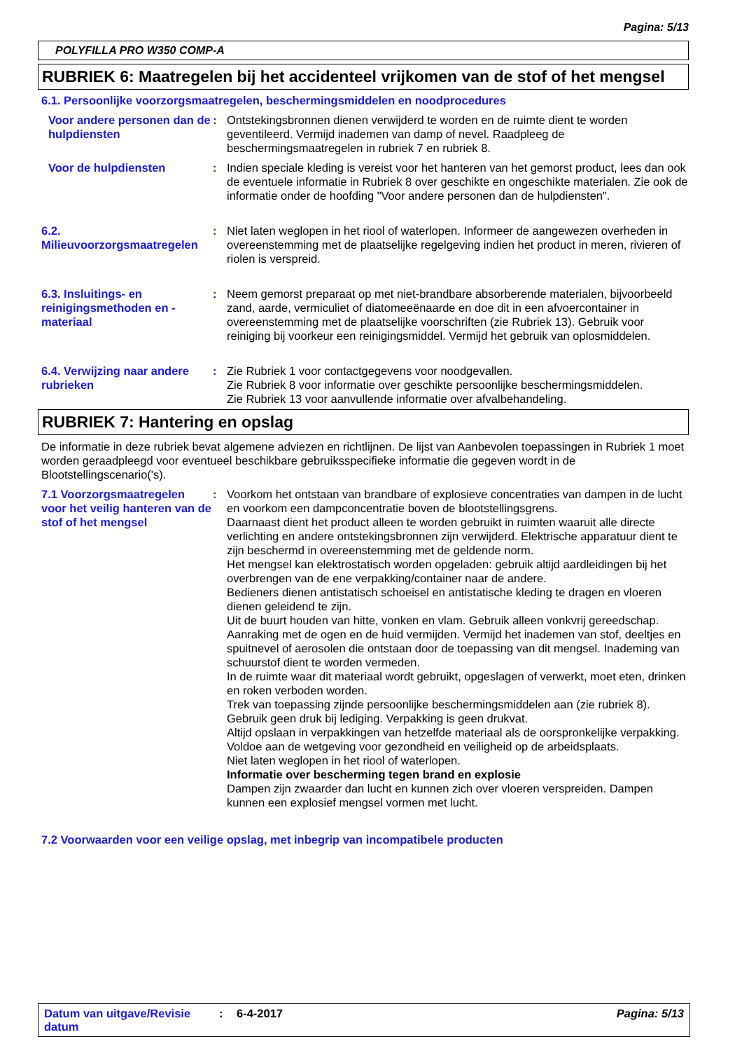Pagina: 5/13
POLYFILLA PRO W350 COMP-A
RUBRIEK 6: Maatregelen bij het accidenteel vrijkomen van de stof of het mengsel
6.1. Persoonlijke voorzorgsmaatregelen, beschermingsmiddelen en noodprocedures
Voor andere personen dan de hulpdiensten
: Ontstekingsbronnen dienen verwijderd te worden en de ruimte dient te worden geventileerd. Vermijd inademen van damp of nevel. Raadpleeg de beschermingsmaatregelen in rubriek 7 en rubriek 8.
Voor de hulpdiensten : Indien speciale kleding is vereist voor het hanteren van het gemorst product, lees dan ook de eventuele informatie in Rubriek 8 over geschikte en ongeschikte materialen. Zie ook de informatie onder de hoofding "Voor andere personen dan de hulpdiensten".
6.2. Milieuvoorzorgsmaatregelen
: Niet laten weglopen in het riool of waterlopen. Informeer de aangewezen overheden in overeenstemming met de plaatselijke regelgeving indien het product in meren, rivieren of riolen is verspreid.
6.3. Insluitings- en reinigingsmethoden en -materiaal
: Neem gemorst preparaat op met niet-brandbare absorberende materialen, bijvoorbeeld zand, aarde, vermiculiet of diatomeeënaarde en doe dit in een afvoercontainer in overeenstemming met de plaatselijke voorschriften (zie Rubriek 13). Gebruik voor reiniging bij voorkeur een reinigingsmiddel. Vermijd het gebruik van oplosmiddelen.
6.4. Verwijzing naar andere rubrieken
: Zie Rubriek 1 voor contactgegevens voor noodgevallen.
Zie Rubriek 8 voor informatie over geschikte persoonlijke beschermingsmiddelen.
Zie Rubriek 13 voor aanvullende informatie over afvalbehandeling.
RUBRIEK 7: Hantering en opslag
De informatie in deze rubriek bevat algemene adviezen en richtlijnen. De lijst van Aanbevolen toepassingen in Rubriek 1 moet worden geraadpleegd voor eventueel beschikbare gebruiksspecifieke informatie die gegeven wordt in de Blootstellingscenario('s).
7.1 Voorzorgsmaatregelen voor het veilig hanteren van de stof of het mengsel
: Voorkom het ontstaan van brandbare of explosieve concentraties van dampen in de lucht en voorkom een dampconcentratie boven de blootstellingsgrens.
Daarnaast dient het product alleen te worden gebruikt in ruimten waaruit alle directe verlichting en andere ontstekingsbronnen zijn verwijderd. Elektrische apparatuur dient te zijn beschermd in overeenstemming met de geldende norm.
Het mengsel kan elektrostatisch worden opgeladen: gebruik altijd aardleidingen bij het overbrengen van de ene verpakking/container naar de andere.
Bedieners dienen antistatisch schoeisel en antistatische kleding te dragen en vloeren dienen geleidend te zijn.
Uit de buurt houden van hitte, vonken en vlam. Gebruik alleen vonkvrij gereedschap.
Aanraking met de ogen en de huid vermijden. Vermijd het inademen van stof, deeltjes en spuitnevel of aerosolen die ontstaan door de toepassing van dit mengsel. Inademing van schuurstof dient te worden vermeden.
In de ruimte waar dit materiaal wordt gebruikt, opgeslagen of verwerkt, moet eten, drinken en roken verboden worden.
Trek van toepassing zijnde persoonlijke beschermingsmiddelen aan (zie rubriek 8).
Gebruik geen druk bij lediging. Verpakking is geen drukvat.
Altijd opslaan in verpakkingen van hetzelfde materiaal als de oorspronkelijke verpakking.
Voldoe aan de wetgeving voor gezondheid en veiligheid op de arbeidsplaats.
Niet laten weglopen in het riool of waterlopen.
Informatie over bescherming tegen brand en explosie
Dampen zijn zwaarder dan lucht en kunnen zich over vloeren verspreiden. Dampen kunnen een explosief mengsel vormen met lucht.
7.2 Voorwaarden voor een veilige opslag, met inbegrip van incompatibele producten
Datum van uitgave/Revisie datum
: 6-4-2017 Pagina: 5/13